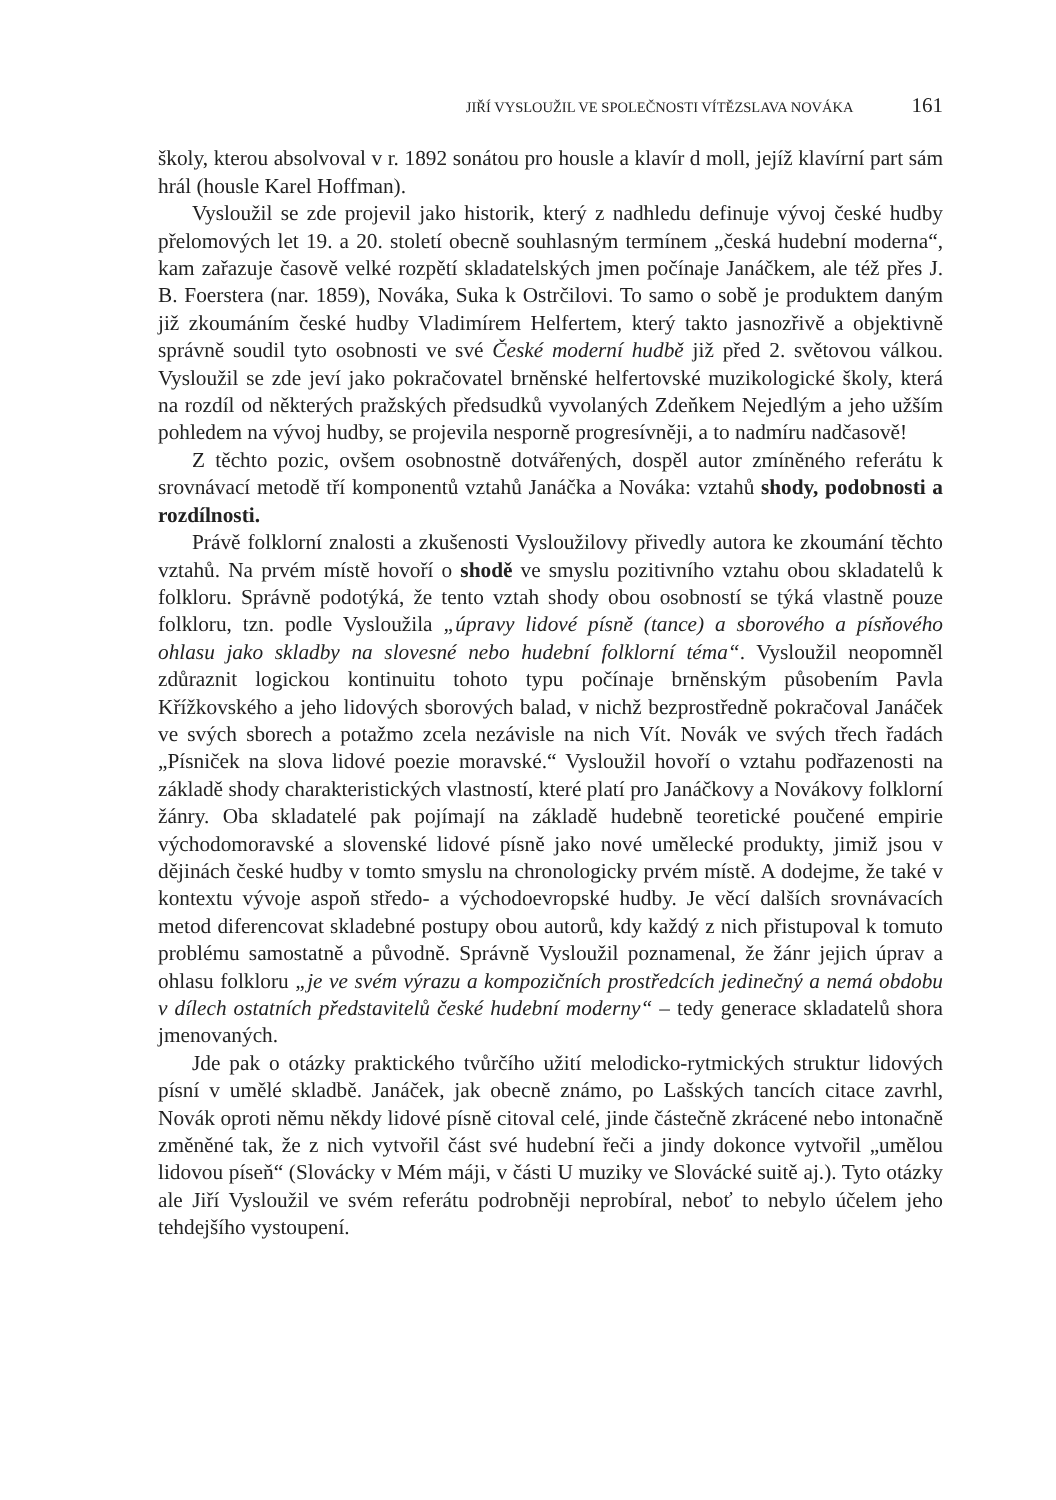JIŘÍ VYSLOUŽIL VE SPOLEČNOSTI VÍTĚZSLAVA NOVÁKA 161
školy, kterou absolvoval v r. 1892 sonátou pro housle a klavír d moll, jejíž klavírní part sám hrál (housle Karel Hoffman).
Vysloužil se zde projevil jako historik, který z nadhledu definuje vývoj české hudby přelomových let 19. a 20. století obecně souhlasným termínem „česká hudební moderna“, kam zařazuje časově velké rozpětí skladatelských jmen počínaje Janáčkem, ale též přes J. B. Foerstera (nar. 1859), Nováka, Suka k Ostrčilovi. To samo o sobě je produktem daným již zkoumáním české hudby Vladimírem Helfertem, který takto jasnozřivě a objektivně správně soudil tyto osobnosti ve své České moderní hudbě již před 2. světovou válkou. Vysloužil se zde jeví jako pokračovatel brněnské helfertovské muzikologické školy, která na rozdíl od některých pražských předsudků vyvolaných Zdeňkem Nejedlým a jeho užším pohledem na vývoj hudby, se projevila nesporně progresívněji, a to nadmíru nadčasově!
Z těchto pozic, ovšem osobnostně dotvářených, dospěl autor zmíněného referátu k srovnávací metodě tří komponentů vztahů Janáčka a Nováka: vztahů shody, podobnosti a rozdílnosti.
Právě folklorní znalosti a zkušenosti Vysloužilovy přivedly autora ke zkoumání těchto vztahů. Na prvém místě hovoří o shodě ve smyslu pozitivního vztahu obou skladatelů k folkloru. Správně podotýká, že tento vztah shody obou osobností se týká vlastně pouze folkloru, tzn. podle Vysloužila „úpravy lidové písně (tance) a sborového a písňového ohlasu jako skladby na slovesné nebo hudební folklorní téma“. Vysloužil neopomněl zdůraznit logickou kontinuitu tohoto typu počínaje brněnským působením Pavla Křížkovského a jeho lidových sborových balad, v nichž bezprostředně pokračoval Janáček ve svých sborech a potažmo zcela nezávisle na nich Vít. Novák ve svých třech řadách „Písniček na slova lidové poezie moravské.“ Vysloužil hovoří o vztahu podřazenosti na základě shody charakteristických vlastností, které platí pro Janáčkovy a Novákovy folklorní žánry. Oba skladatelé pak pojímají na základě hudebně teoretické poučené empirie východomoravské a slovenské lidové písně jako nové umělecké produkty, jimiž jsou v dějinách české hudby v tomto smyslu na chronologicky prvém místě. A dodejme, že také v kontextu vývoje aspoň středo- a východoevropské hudby. Je věcí dalších srovnávacích metod diferencovat skladebné postupy obou autorů, kdy každý z nich přistupoval k tomuto problému samostatně a původně. Správně Vysloužil poznamenal, že žánr jejich úprav a ohlasu folkloru „je ve svém výrazu a kompozičních prostředcích jedinečný a nemá obdobu v dílech ostatních představitelů české hudební moderny“ – tedy generace skladatelů shora jmenovaných.
Jde pak o otázky praktického tvůrčího užití melodicko-rytmických struktur lidových písní v umělé skladbě. Janáček, jak obecně známo, po Lašských tancích citace zavrhl, Novák oproti němu někdy lidové písně citoval celé, jinde částečně zkrácené nebo intonačně změněné tak, že z nich vytvořil část své hudební řeči a jindy dokonce vytvořil „umělou lidovou píseň“ (Slovácky v Mém máji, v části U muziky ve Slovácké suitě aj.). Tyto otázky ale Jiří Vysloužil ve svém referátu podrobněji neprobíral, neboť to nebylo účelem jeho tehdejšího vystoupení.